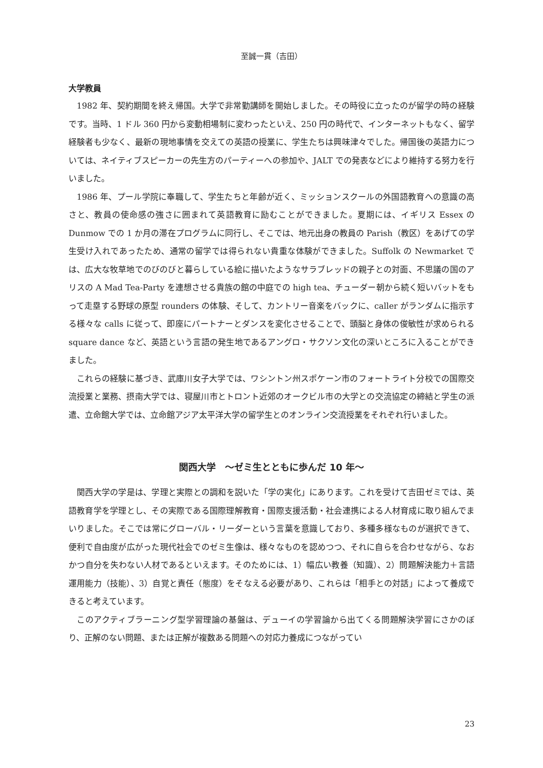至誠一貫（吉田）
大学教員
1982 年、契約期間を終え帰国。大学で非常勤講師を開始しました。その時役に立ったのが留学の時の経験です。当時、1 ドル 360 円から変動相場制に変わったといえ、250 円の時代で、インターネットもなく、留学経験者も少なく、最新の現地事情を交えての英語の授業に、学生たちは興味津々でした。帰国後の英語力については、ネイティブスピーカーの先生方のパーティーへの参加や、JALT での発表などにより維持する努力を行いました。
1986 年、プール学院に奉職して、学生たちと年齢が近く、ミッションスクールの外国語教育への意識の高さと、教員の使命感の強さに囲まれて英語教育に励むことができました。夏期には、イギリス Essex の Dunmow での 1 か月の滞在プログラムに同行し、そこでは、地元出身の教員の Parish（教区）をあげての学生受け入れであったため、通常の留学では得られない貴重な体験ができました。Suffolk の Newmarket では、広大な牧草地でのびのびと暮らしている絵に描いたようなサラブレッドの親子との対面、不思議の国のアリスの A Mad Tea-Party を連想させる貴族の館の中庭での high tea、チューダー朝から続く短いバットをもって走塁する野球の原型 rounders の体験、そして、カントリー音楽をバックに、caller がランダムに指示する様々な calls に従って、即座にパートナーとダンスを変化させることで、頭脳と身体の俊敏性が求められる square dance など、英語という言語の発生地であるアングロ・サクソン文化の深いところに入ることができました。
これらの経験に基づき、武庫川女子大学では、ワシントン州スポケーン市のフォートライト分校での国際交流授業と業務、摂南大学では、寝屋川市とトロント近郊のオークビル市の大学との交流協定の締結と学生の派遣、立命館大学では、立命館アジア太平洋大学の留学生とのオンライン交流授業をそれぞれ行いました。
関西大学　～ゼミ生とともに歩んだ 10 年～
関西大学の学是は、学理と実際との調和を説いた「学の実化」にあります。これを受けて吉田ゼミでは、英語教育学を学理とし、その実際である国際理解教育・国際支援活動・社会連携による人材育成に取り組んでまいりました。そこでは常にグローバル・リーダーという言葉を意識しており、多種多様なものが選択できて、便利で自由度が広がった現代社会でのゼミ生像は、様々なものを認めつつ、それに自らを合わせながら、なおかつ自分を失わない人材であるといえます。そのためには、1）幅広い教養（知識）、2）問題解決能力＋言語運用能力（技能）、3）自覚と責任（態度）をそなえる必要があり、これらは「相手との対話」によって養成できると考えています。
このアクティブラーニング型学習理論の基盤は、デューイの学習論から出てくる問題解決学習にさかのぼり、正解のない問題、または正解が複数ある問題への対応力養成につながってい
23